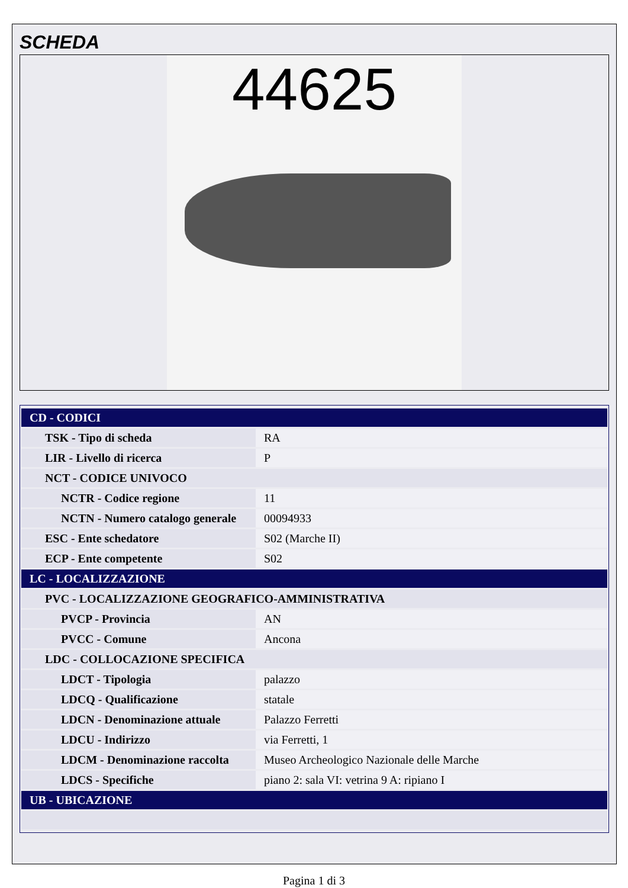SCHEDA
44625
| CD - CODICI | |
| TSK - Tipo di scheda | RA |
| LIR - Livello di ricerca | P |
| NCT - CODICE UNIVOCO | |
| NCTR - Codice regione | 11 |
| NCTN - Numero catalogo generale | 00094933 |
| ESC - Ente schedatore | S02 (Marche II) |
| ECP - Ente competente | S02 |
| LC - LOCALIZZAZIONE | |
| PVC - LOCALIZZAZIONE GEOGRAFICO-AMMINISTRATIVA | |
| PVCP - Provincia | AN |
| PVCC - Comune | Ancona |
| LDC - COLLOCAZIONE SPECIFICA | |
| LDCT - Tipologia | palazzo |
| LDCQ - Qualificazione | statale |
| LDCN - Denominazione attuale | Palazzo Ferretti |
| LDCU - Indirizzo | via Ferretti, 1 |
| LDCM - Denominazione raccolta | Museo Archeologico Nazionale delle Marche |
| LDCS - Specifiche | piano 2: sala VI: vetrina 9 A: ripiano I |
| UB - UBICAZIONE | |
Pagina 1 di 3